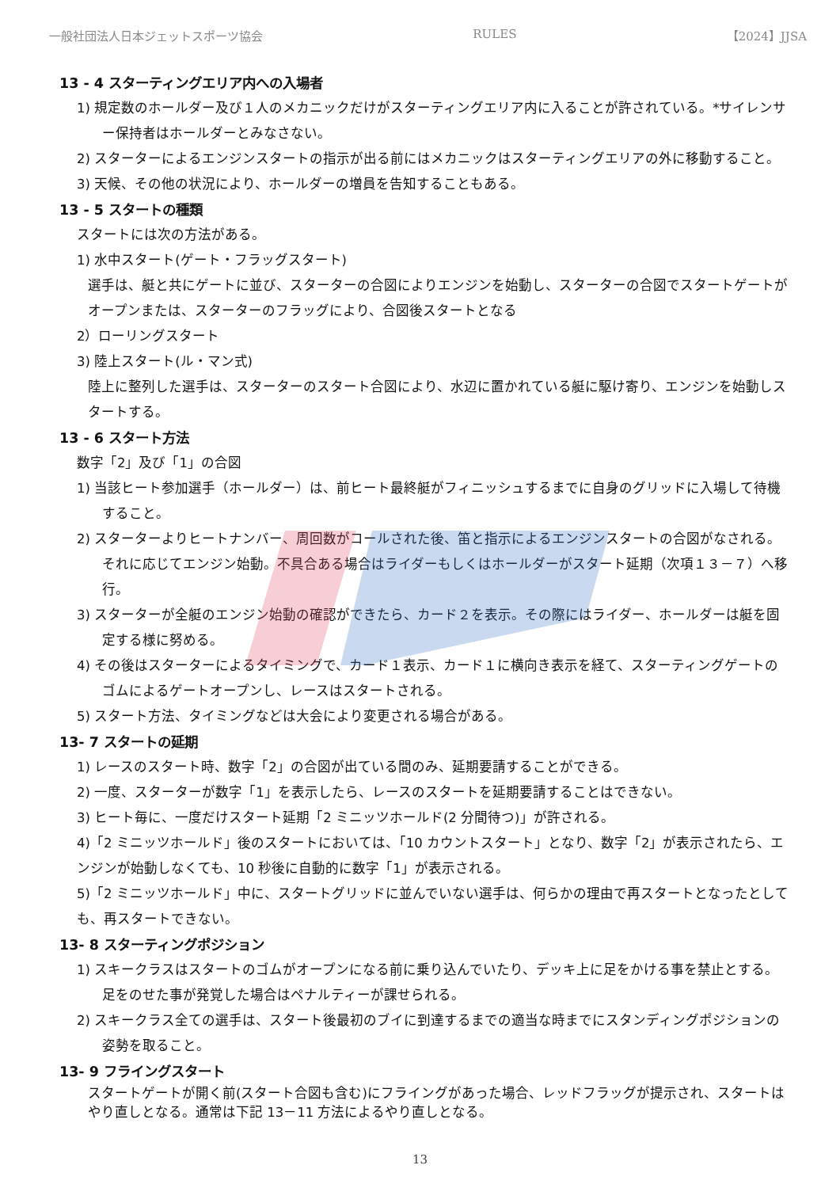一般社団法人日本ジェットスポーツ協会 RULES 【2024】JJSA
13 - 4 スターティングエリア内への入場者
1) 規定数のホールダー及び１人のメカニックだけがスターティングエリア内に入ることが許されている。*サイレンサー保持者はホールダーとみなさない。
2) スターターによるエンジンスタートの指示が出る前にはメカニックはスターティングエリアの外に移動すること。
3) 天候、その他の状況により、ホールダーの増員を告知することもある。
13 - 5 スタートの種類
スタートには次の方法がある。
1) 水中スタート(ゲート・フラッグスタート)
選手は、艇と共にゲートに並び、スターターの合図によりエンジンを始動し、スターターの合図でスタートゲートがオープンまたは、スターターのフラッグにより、合図後スタートとなる
2）ローリングスタート
3) 陸上スタート(ル・マン式)
陸上に整列した選手は、スターターのスタート合図により、水辺に置かれている艇に駆け寄り、エンジンを始動しスタートする。
13 - 6 スタート方法
数字「2」及び「1」の合図
1) 当該ヒート参加選手（ホールダー）は、前ヒート最終艇がフィニッシュするまでに自身のグリッドに入場して待機すること。
2) スターターよりヒートナンバー、周回数がコールされた後、笛と指示によるエンジンスタートの合図がなされる。それに応じてエンジン始動。不具合ある場合はライダーもしくはホールダーがスタート延期（次項１３－７）へ移行。
3) スターターが全艇のエンジン始動の確認ができたら、カード２を表示。その際にはライダー、ホールダーは艇を固定する様に努める。
4) その後はスターターによるタイミングで、カード１表示、カード１に横向き表示を経て、スターティングゲートのゴムによるゲートオープンし、レースはスタートされる。
5) スタート方法、タイミングなどは大会により変更される場合がある。
13- 7 スタートの延期
1) レースのスタート時、数字「2」の合図が出ている間のみ、延期要請することができる。
2) 一度、スターターが数字「1」を表示したら、レースのスタートを延期要請することはできない。
3) ヒート毎に、一度だけスタート延期「2 ミニッツホールド(2 分間待つ)」が許される。
4)「2 ミニッツホールド」後のスタートにおいては、「10 カウントスタート」となり、数字「2」が表示されたら、エンジンが始動しなくても、10 秒後に自動的に数字「1」が表示される。
5)「2 ミニッツホールド」中に、スタートグリッドに並んでいない選手は、何らかの理由で再スタートとなったとしても、再スタートできない。
13- 8 スターティングポジション
1) スキークラスはスタートのゴムがオープンになる前に乗り込んでいたり、デッキ上に足をかける事を禁止とする。足をのせた事が発覚した場合はペナルティーが課せられる。
2) スキークラス全ての選手は、スタート後最初のブイに到達するまでの適当な時までにスタンディングポジションの姿勢を取ること。
13- 9 フライングスタート
スタートゲートが開く前(スタート合図も含む)にフライングがあった場合、レッドフラッグが提示され、スタートはやり直しとなる。通常は下記 13－11 方法によるやり直しとなる。
13